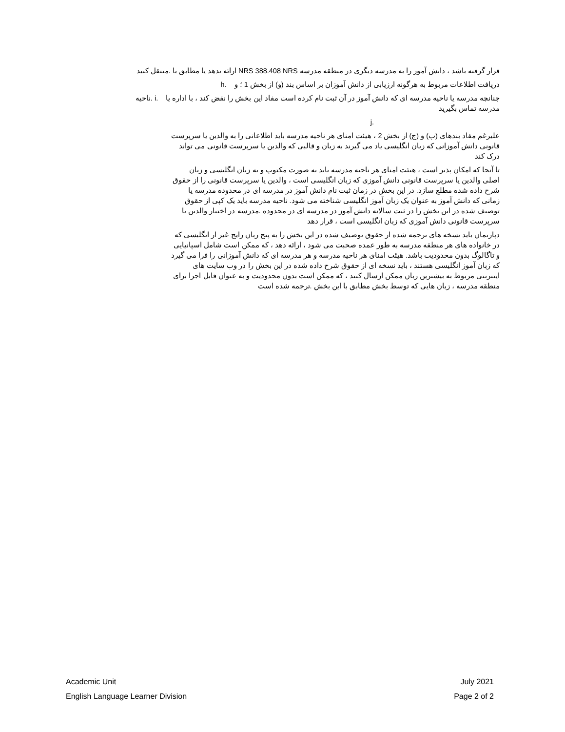قرار گرفته باشد ، دانش آموز را به مدرسه دیگری در منطقه مدرسه NRS 388.408 NRS ارائه ندهد یا مطابق با .منتقل کنید
دریافت اطلاعات مربوط به هرگونه ارزیابی از دانش آموزان بر اساس بند (و) از بخش 1 ؛ و .h
چنانچه مدرسه یا ناحیه مدرسه ای که دانش آموز در آن ثبت نام کرده است مفاد این بخش را نقض کند ، با اداره یا .i .ناحیه مدرسه تماس بگیرید
j.
علیرغم مفاد بندهای (ب) و (ج) از بخش 2 ، هیئت امنای هر ناحیه مدرسه باید اطلاعاتی را به والدین یا سرپرست قانونی دانش آموزانی که زبان انگلیسی یاد می گیرند به زبان و قالبی که والدین یا سرپرست قانونی می تواند درک کند
تا آنجا که امکان پذیر است ، هیئت امنای هر ناحیه مدرسه باید به صورت مکتوب و به زبان انگلیسی و زبان اصلی والدین یا سرپرست قانونی دانش آموزی که زبان انگلیسی است ، والدین یا سرپرست قانونی را از حقوق شرح داده شده مطلع سازد. در این بخش در زمان ثبت نام دانش آموز در مدرسه ای در محدوده مدرسه یا زمانی که دانش آموز به عنوان یک زبان آموز انگلیسی شناخته می شود. ناحیه مدرسه باید یک کپی از حقوق توصیف شده در این بخش را در ثبت سالانه دانش آموز در مدرسه ای در محدوده .مدرسه در اختیار والدین یا سرپرست قانونی دانش آموزی که زبان انگلیسی است ، قرار دهد
دپارتمان باید نسخه های ترجمه شده از حقوق توصیف شده در این بخش را به پنج زبان رایج غیر از انگلیسی که در خانواده های هر منطقه مدرسه به طور عمده صحبت می شود ، ارائه دهد ، که ممکن است شامل اسپانیایی و تاگالوگ بدون محدودیت باشد. هیئت امنای هر ناحیه مدرسه و هر مدرسه ای که دانش آموزانی را فرا می گیرد که زبان آموز انگلیسی هستند ، باید نسخه ای از حقوق شرح داده شده در این بخش را در وب سایت های اینترنتی مربوط به بیشترین زبان ممکن ارسال کنند ، که ممکن است بدون محدودیت و به عنوان قابل اجرا برای منطقه مدرسه ، زبان هایی که توسط بخش مطابق با این بخش .ترجمه شده است
Academic Unit July 2021
English Language Learner Division Page 2 of 2